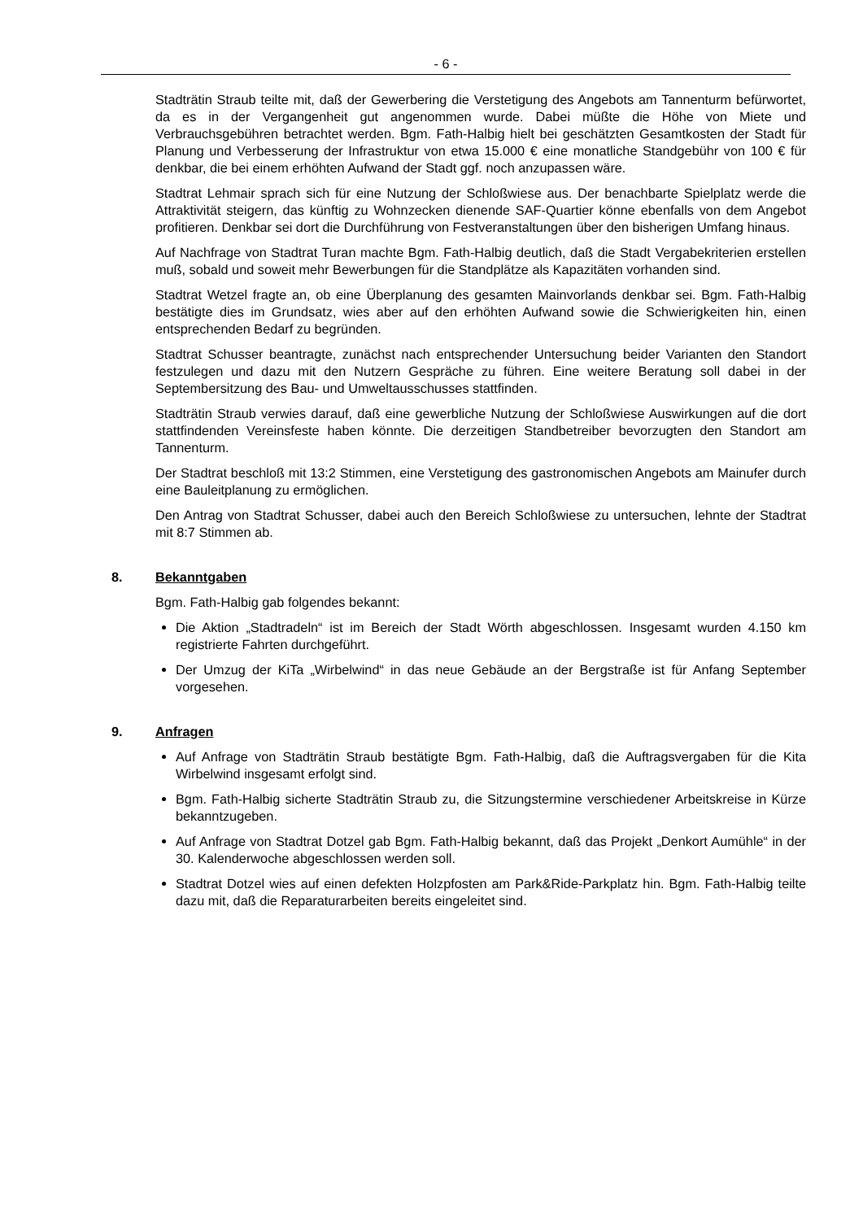- 6 -
Stadträtin Straub teilte mit, daß der Gewerbering die Verstetigung des Angebots am Tannenturm befürwortet, da es in der Vergangenheit gut angenommen wurde. Dabei müßte die Höhe von Miete und Verbrauchsgebühren betrachtet werden. Bgm. Fath-Halbig hielt bei geschätzten Gesamtkosten der Stadt für Planung und Verbesserung der Infrastruktur von etwa 15.000 € eine monatliche Standgebühr von 100 € für denkbar, die bei einem erhöhten Aufwand der Stadt ggf. noch anzupassen wäre.
Stadtrat Lehmair sprach sich für eine Nutzung der Schloßwiese aus. Der benachbarte Spielplatz werde die Attraktivität steigern, das künftig zu Wohnzecken dienende SAF-Quartier könne ebenfalls von dem Angebot profitieren. Denkbar sei dort die Durchführung von Festveranstaltungen über den bisherigen Umfang hinaus.
Auf Nachfrage von Stadtrat Turan machte Bgm. Fath-Halbig deutlich, daß die Stadt Vergabekriterien erstellen muß, sobald und soweit mehr Bewerbungen für die Standplätze als Kapazitäten vorhanden sind.
Stadtrat Wetzel fragte an, ob eine Überplanung des gesamten Mainvorlands denkbar sei. Bgm. Fath-Halbig bestätigte dies im Grundsatz, wies aber auf den erhöhten Aufwand sowie die Schwierigkeiten hin, einen entsprechenden Bedarf zu begründen.
Stadtrat Schusser beantragte, zunächst nach entsprechender Untersuchung beider Varianten den Standort festzulegen und dazu mit den Nutzern Gespräche zu führen. Eine weitere Beratung soll dabei in der Septembersitzung des Bau- und Umweltausschusses stattfinden.
Stadträtin Straub verwies darauf, daß eine gewerbliche Nutzung der Schloßwiese Auswirkungen auf die dort stattfindenden Vereinsfeste haben könnte. Die derzeitigen Standbetreiber bevorzugten den Standort am Tannenturm.
Der Stadtrat beschloß mit 13:2 Stimmen, eine Verstetigung des gastronomischen Angebots am Mainufer durch eine Bauleitplanung zu ermöglichen.
Den Antrag von Stadtrat Schusser, dabei auch den Bereich Schloßwiese zu untersuchen, lehnte der Stadtrat mit 8:7 Stimmen ab.
8. Bekanntgaben
Bgm. Fath-Halbig gab folgendes bekannt:
Die Aktion „Stadtradeln“ ist im Bereich der Stadt Wörth abgeschlossen. Insgesamt wurden 4.150 km registrierte Fahrten durchgeführt.
Der Umzug der KiTa „Wirbelwind“ in das neue Gebäude an der Bergstraße ist für Anfang September vorgesehen.
9. Anfragen
Auf Anfrage von Stadträtin Straub bestätigte Bgm. Fath-Halbig, daß die Auftragsvergaben für die Kita Wirbelwind insgesamt erfolgt sind.
Bgm. Fath-Halbig sicherte Stadträtin Straub zu, die Sitzungstermine verschiedener Arbeitskreise in Kürze bekanntzugeben.
Auf Anfrage von Stadtrat Dotzel gab Bgm. Fath-Halbig bekannt, daß das Projekt „Denkort Aumühle“ in der 30. Kalenderwoche abgeschlossen werden soll.
Stadtrat Dotzel wies auf einen defekten Holzpfosten am Park&Ride-Parkplatz hin. Bgm. Fath-Halbig teilte dazu mit, daß die Reparaturarbeiten bereits eingeleitet sind.